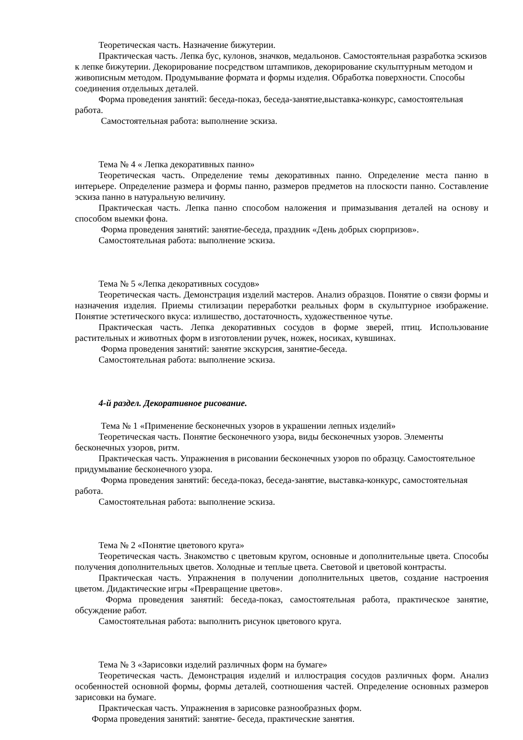Теоретическая часть. Назначение бижутерии.
Практическая часть. Лепка бус, кулонов, значков, медальонов. Самостоятельная разработка эскизов к лепке бижутерии. Декорирование посредством штампиков, декорирование скульптурным методом и живописным методом. Продумывание формата и формы изделия. Обработка поверхности. Способы соединения отдельных деталей.
Форма проведения занятий: беседа-показ, беседа-занятие,выставка-конкурс, самостоятельная работа.
Самостоятельная работа: выполнение эскиза.
Тема № 4 « Лепка декоративных панно»
Теоретическая часть. Определение темы декоративных панно. Определение места панно в интерьере. Определение размера и формы панно, размеров предметов на плоскости панно. Составление эскиза панно в натуральную величину.
Практическая часть. Лепка панно способом наложения и примазывания деталей на основу и способом выемки фона.
Форма проведения занятий: занятие-беседа, праздник «День добрых сюрпризов».
Самостоятельная работа: выполнение эскиза.
Тема № 5 «Лепка декоративных сосудов»
Теоретическая часть. Демонстрация изделий мастеров. Анализ образцов. Понятие о связи формы и назначения изделия. Приемы стилизации переработки реальных форм в скульптурное изображение. Понятие эстетического вкуса: излишество, достаточность, художественное чутье.
Практическая часть. Лепка декоративных сосудов в форме зверей, птиц. Использование растительных и животных форм в изготовлении ручек, ножек, носиках, кувшинах.
Форма проведения занятий: занятие экскурсия, занятие-беседа.
Самостоятельная работа: выполнение эскиза.
4-й раздел. Декоративное рисование.
Тема № 1 «Применение бесконечных узоров в украшении лепных изделий»
Теоретическая часть. Понятие бесконечного узора, виды бесконечных узоров. Элементы бесконечных узоров, ритм.
Практическая часть. Упражнения в рисовании бесконечных узоров по образцу. Самостоятельное придумывание бесконечного узора.
Форма проведения занятий: беседа-показ, беседа-занятие, выставка-конкурс, самостоятельная работа.
Самостоятельная работа: выполнение эскиза.
Тема № 2 «Понятие цветового круга»
Теоретическая часть. Знакомство с цветовым кругом, основные и дополнительные цвета. Способы получения дополнительных цветов. Холодные и теплые цвета. Световой и цветовой контрасты.
Практическая часть. Упражнения в получении дополнительных цветов, создание настроения цветом. Дидактические игры «Превращение цветов».
Форма проведения занятий: беседа-показ, самостоятельная работа, практическое занятие, обсуждение работ.
Самостоятельная работа: выполнить рисунок цветового круга.
Тема № 3 «Зарисовки изделий различных форм на бумаге»
Теоретическая часть. Демонстрация изделий и иллюстрация сосудов различных форм. Анализ особенностей основной формы, формы деталей, соотношения частей. Определение основных размеров зарисовки на бумаге.
Практическая часть. Упражнения в зарисовке разнообразных форм.
Форма проведения занятий: занятие- беседа, практические занятия.